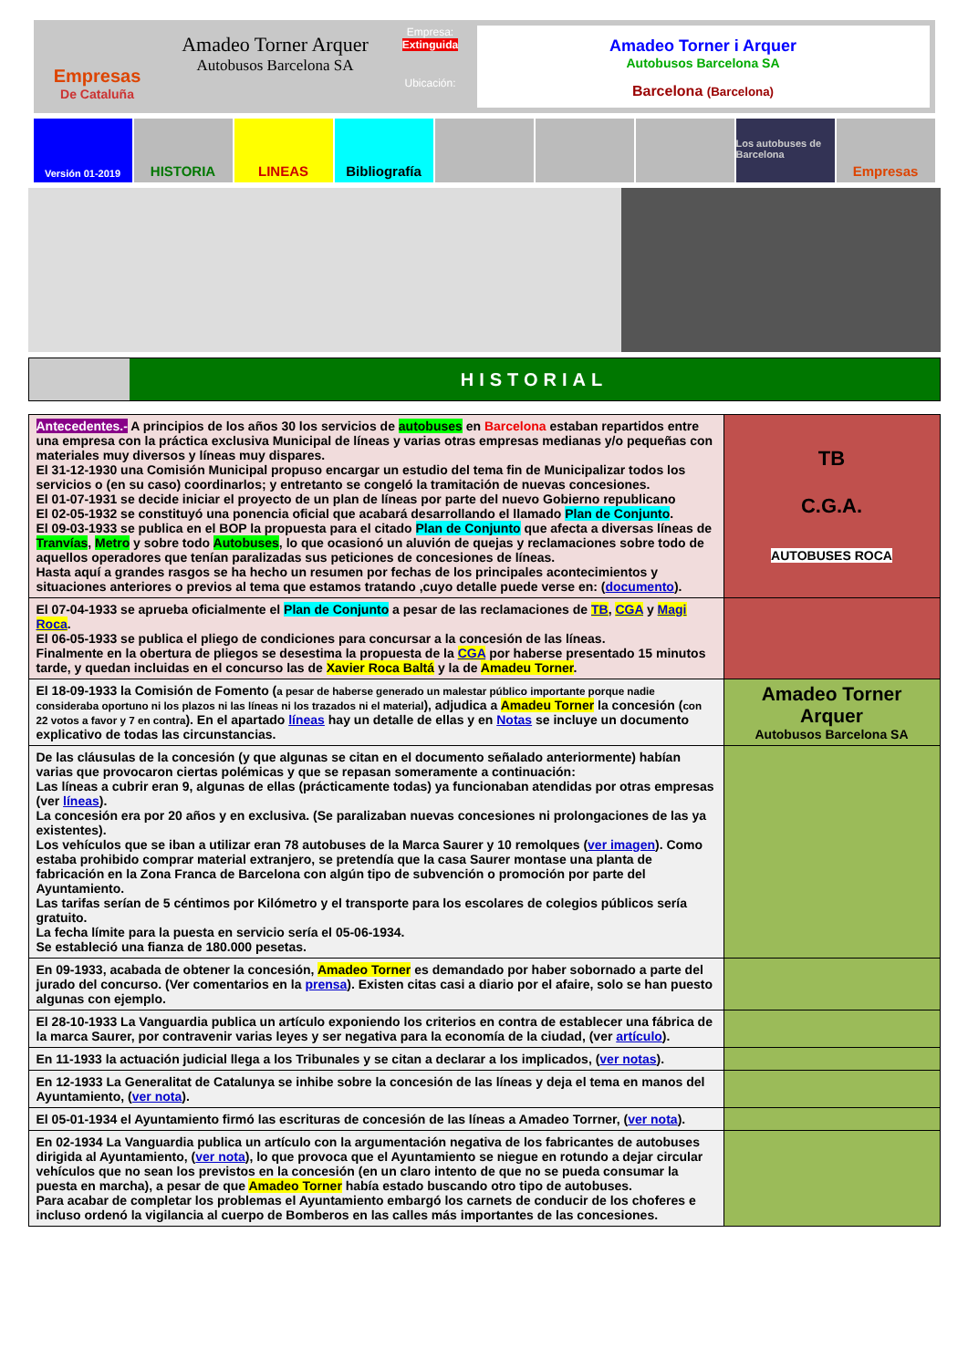Empresas
De Cataluña
Amadeo Torner Arquer
Autobusos Barcelona SA
Empresa:
Extinguida
Ubicación:
Amadeo Torner i Arquer
Autobusos Barcelona SA
Barcelona (Barcelona)
Versión 01-2019
HISTORIA LINEAS Bibliografía
Los autobuses de Barcelona
Empresas
HISTORIAL
| Antecedentes.- A principios de los años 30 los servicios de autobuses en Barcelona estaban repartidos entre una empresa con la práctica exclusiva Municipal de líneas y varias otras empresas medianas y/o pequeñas con materiales muy diversos y líneas muy dispares. El 31-12-1930 una Comisión Municipal propuso encargar un estudio del tema fin de Municipalizar todos los servicios o (en su caso) coordinarlos; y entretanto se congeló la tramitación de nuevas concesiones. El 01-07-1931 se decide iniciar el proyecto de un plan de líneas por parte del nuevo Gobierno republicano El 02-05-1932 se constituyó una ponencia oficial que acabará desarrollando el llamado Plan de Conjunto . El 09-03-1933 se publica en el BOP la propuesta para el citado Plan de Conjunto que afecta a diversas líneas de Tranvías , Metro y sobre todo Autobuses , lo que ocasionó un aluvión de quejas y reclamaciones sobre todo de aquellos operadores que tenían paralizadas sus peticiones de concesiones de líneas. Hasta aquí a grandes rasgos se ha hecho un resumen por fechas de los principales acontecimientos y situaciones anteriores o previos al tema que estamos tratando ,cuyo detalle puede verse en: ( documento ). | TB C.G.A. AUTOBUSES ROCA |
| El 07-04-1933 se aprueba oficialmente el Plan de Conjunto a pesar de las reclamaciones de TB , CGA y Magi Roca . El 06-05-1933 se publica el pliego de condiciones para concursar a la concesión de las líneas. Finalmente en la obertura de pliegos se desestima la propuesta de la CGA por haberse presentado 15 minutos tarde, y quedan incluidas en el concurso las de Xavier Roca Baltá y la de Amadeu Torner . | |
| El 18-09-1933 la Comisión de Fomento ( a pesar de haberse generado un malestar público importante porque nadie consideraba oportuno ni los plazos ni las líneas ni los trazados ni el material ), adjudica a Amadeu Torner la concesión ( con 22 votos a favor y 7 en contra ). En el apartado líneas hay un detalle de ellas y en Notas se incluye un documento explicativo de todas las circunstancias. | Amadeo Torner Arquer Autobusos Barcelona SA |
| De las cláusulas de la concesión (y que algunas se citan en el documento señalado anteriormente) habían varias que provocaron ciertas polémicas y que se repasan someramente a continuación: Las líneas a cubrir eran 9, algunas de ellas (prácticamente todas) ya funcionaban atendidas por otras empresas (ver líneas ). La concesión era por 20 años y en exclusiva. (Se paralizaban nuevas concesiones ni prolongaciones de las ya existentes). Los vehículos que se iban a utilizar eran 78 autobuses de la Marca Saurer y 10 remolques ( ver imagen ). Como estaba prohibido comprar material extranjero, se pretendía que la casa Saurer montase una planta de fabricación en la Zona Franca de Barcelona con algún tipo de subvención o promoción por parte del Ayuntamiento. Las tarifas serían de 5 céntimos por Kilómetro y el transporte para los escolares de colegios públicos sería gratuito. La fecha límite para la puesta en servicio sería el 05-06-1934. Se estableció una fianza de 180.000 pesetas. | |
| En 09-1933, acabada de obtener la concesión, Amadeo Torner es demandado por haber sobornado a parte del jurado del concurso. (Ver comentarios en la prensa ). Existen citas casi a diario por el afaire, solo se han puesto algunas con ejemplo. | |
| El 28-10-1933 La Vanguardia publica un artículo exponiendo los criterios en contra de establecer una fábrica de la marca Saurer, por contravenir varias leyes y ser negativa para la economía de la ciudad, (ver artículo ). | |
| En 11-1933 la actuación judicial llega a los Tribunales y se citan a declarar a los implicados, ( ver notas ). | |
| En 12-1933 La Generalitat de Catalunya se inhibe sobre la concesión de las líneas y deja el tema en manos del Ayuntamiento, ( ver nota ). | |
| El 05-01-1934 el Ayuntamiento firmó las escrituras de concesión de las líneas a Amadeo Torrner, ( ver nota ). | |
| En 02-1934 La Vanguardia publica un artículo con la argumentación negativa de los fabricantes de autobuses dirigida al Ayuntamiento, ( ver nota ), lo que provoca que el Ayuntamiento se niegue en rotundo a dejar circular vehículos que no sean los previstos en la concesión (en un claro intento de que no se pueda consumar la puesta en marcha), a pesar de que Amadeo Torner había estado buscando otro tipo de autobuses. Para acabar de completar los problemas el Ayuntamiento embargó los carnets de conducir de los choferes e incluso ordenó la vigilancia al cuerpo de Bomberos en las calles más importantes de las concesiones. | |